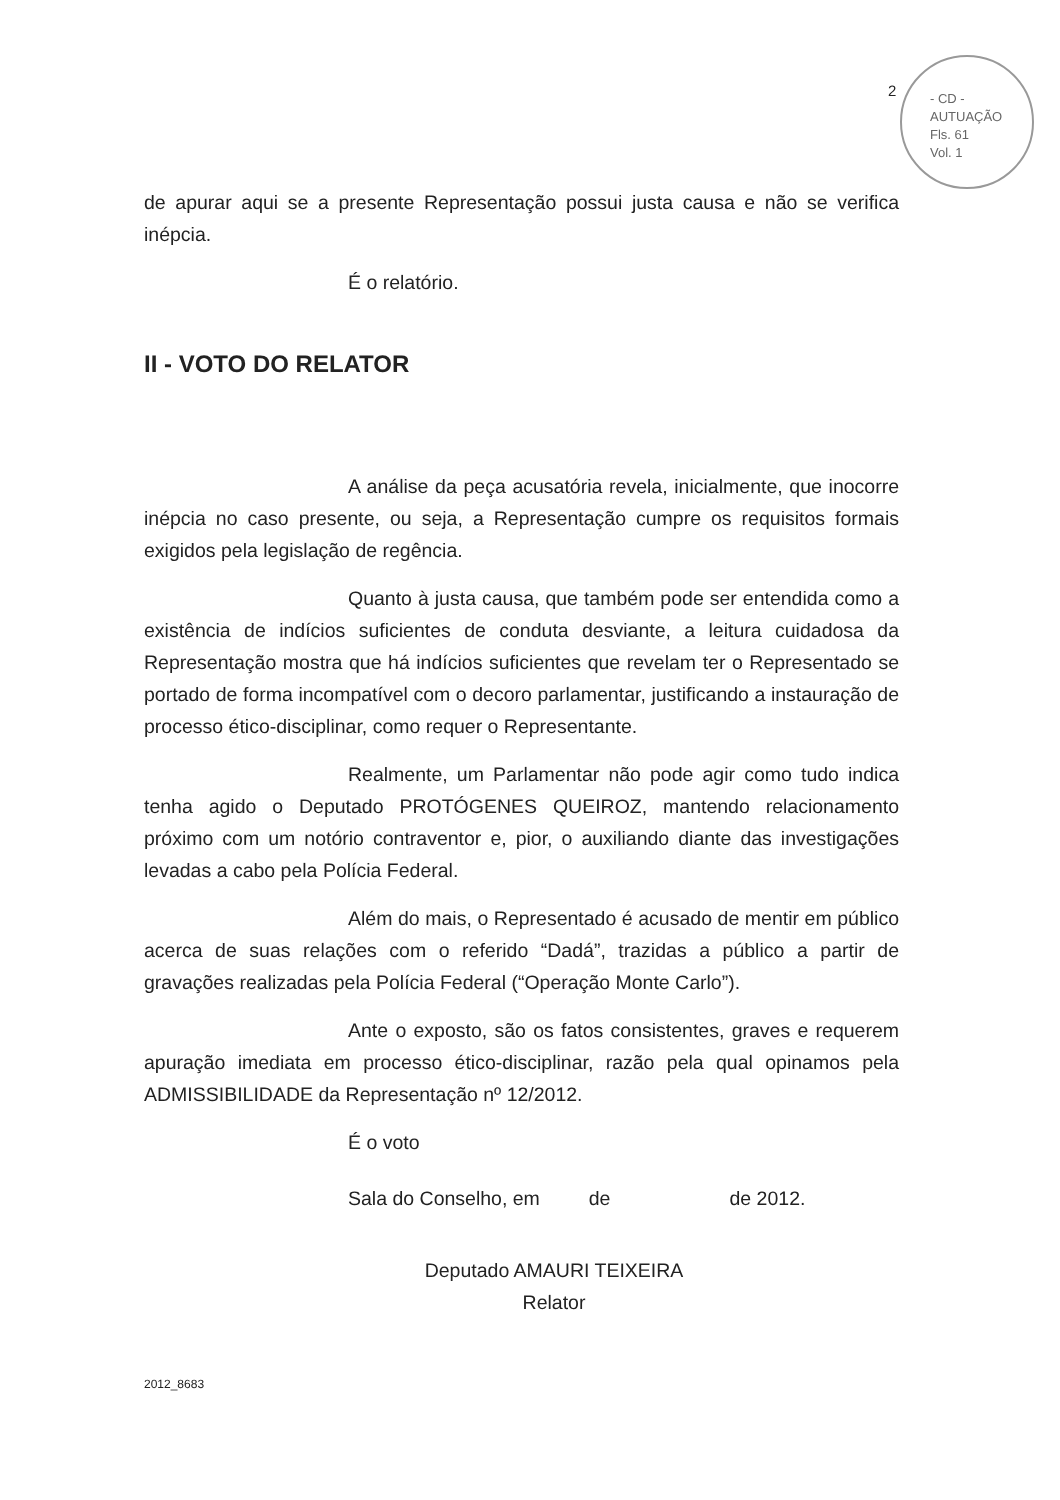2
- CD -
AUTUAÇÃO
Fls. 61
Vol. 1
de apurar aqui se a presente Representação possui justa causa e não se verifica inépcia.
É o relatório.
II - VOTO DO RELATOR
A análise da peça acusatória revela, inicialmente, que inocorre inépcia no caso presente, ou seja, a Representação cumpre os requisitos formais exigidos pela legislação de regência.
Quanto à justa causa, que também pode ser entendida como a existência de indícios suficientes de conduta desviante, a leitura cuidadosa da Representação mostra que há indícios suficientes que revelam ter o Representado se portado de forma incompatível com o decoro parlamentar, justificando a instauração de processo ético-disciplinar, como requer o Representante.
Realmente, um Parlamentar não pode agir como tudo indica tenha agido o Deputado PROTÓGENES QUEIROZ, mantendo relacionamento próximo com um notório contraventor e, pior, o auxiliando diante das investigações levadas a cabo pela Polícia Federal.
Além do mais, o Representado é acusado de mentir em público acerca de suas relações com o referido “Dadá”, trazidas a público a partir de gravações realizadas pela Polícia Federal (“Operação Monte Carlo”).
Ante o exposto, são os fatos consistentes, graves e requerem apuração imediata em processo ético-disciplinar, razão pela qual opinamos pela ADMISSIBILIDADE da Representação nº 12/2012.
É o voto
Sala do Conselho, em de de 2012.
Deputado AMAURI TEIXEIRA
Relator
2012_8683